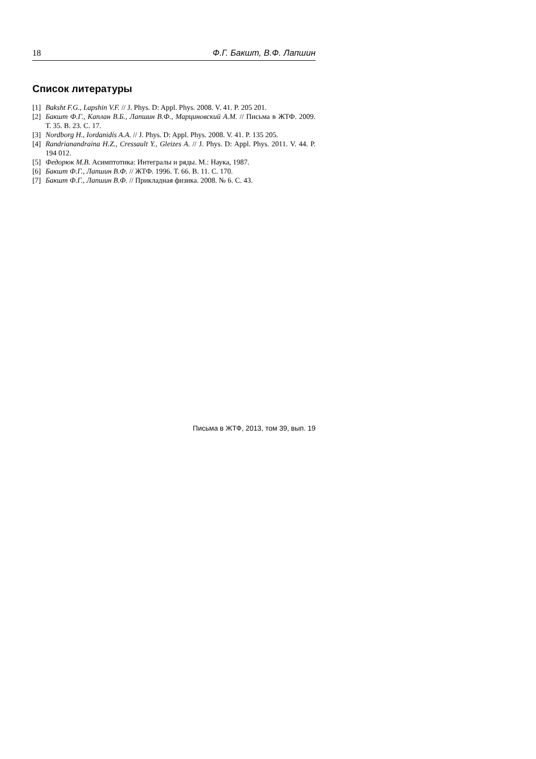18 Ф.Г. Бакшт, В.Ф. Лапшин
Список литературы
[1] Baksht F.G., Lapshin V.F. // J. Phys. D: Appl. Phys. 2008. V. 41. P. 205 201.
[2] Бакшт Ф.Г., Каплан В.Б., Лапшин В.Ф., Марциновский А.М. // Письма в ЖТФ. 2009. Т. 35. В. 23. С. 17.
[3] Nordborg H., Iordanidis A.A. // J. Phys. D: Appl. Phys. 2008. V. 41. P. 135 205.
[4] Randrianandraina H.Z., Cressault Y., Gleizes A. // J. Phys. D: Appl. Phys. 2011. V. 44. P. 194 012.
[5] Федорюк М.В. Асимптотика: Интегралы и ряды. М.: Наука, 1987.
[6] Бакшт Ф.Г., Лапшин В.Ф. // ЖТФ. 1996. Т. 66. В. 11. С. 170.
[7] Бакшт Ф.Г., Лапшин В.Ф. // Прикладная физика. 2008. № 6. С. 43.
Письма в ЖТФ, 2013, том 39, вып. 19